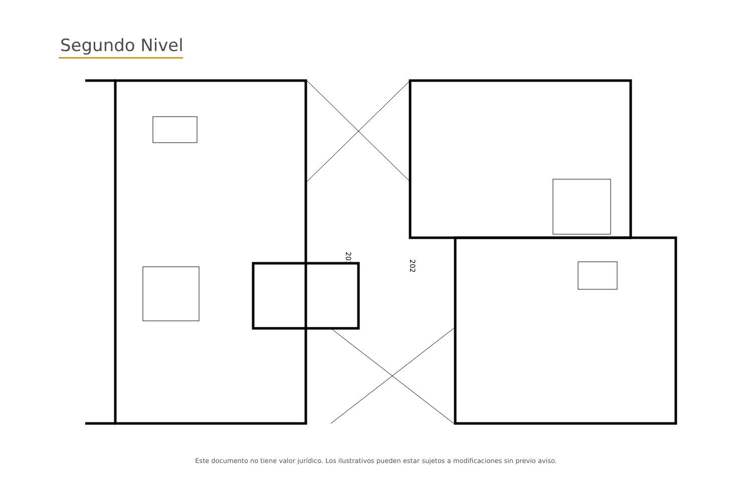Segundo Nivel
201
202
Este documento no tiene valor jurídico. Los ilustrativos pueden estar sujetos a modificaciones sin previo aviso.